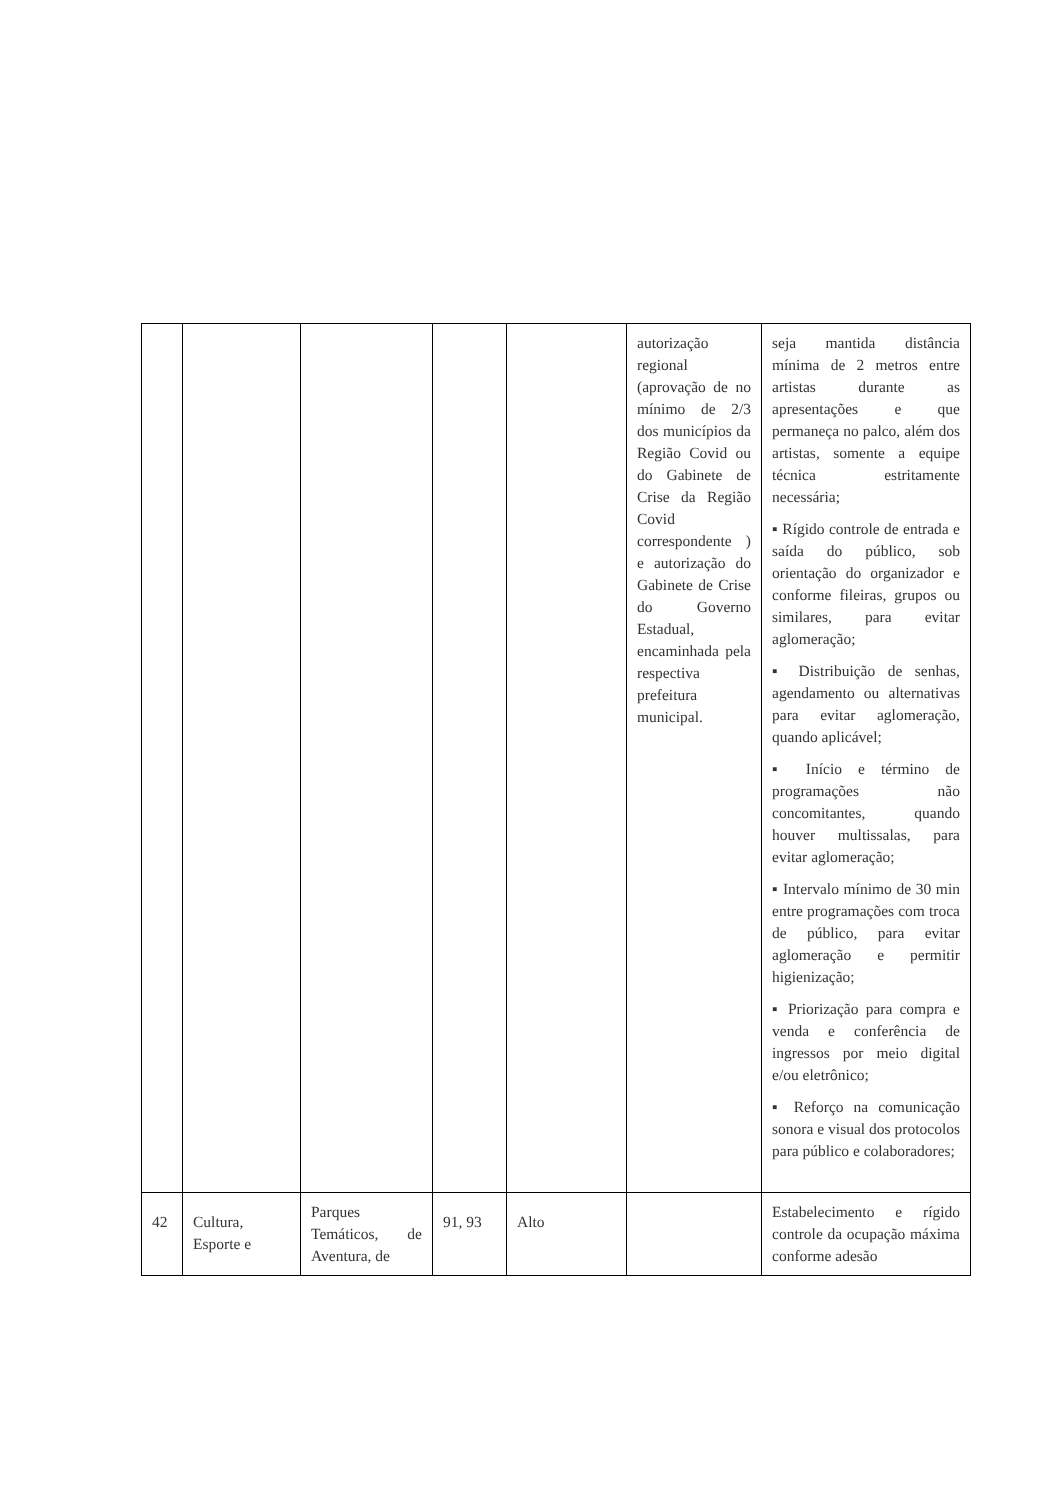| | | | | | autorização regional (aprovação de no mínimo de 2/3 dos municípios da Região Covid ou do Gabinete de Crise da Região Covid correspondente ) e autorização do Gabinete de Crise do Governo Estadual, encaminhada pela respectiva prefeitura municipal. | seja mantida distância mínima de 2 metros entre artistas durante as apresentações e que permaneça no palco, além dos artistas, somente a equipe técnica estritamente necessária; ▪ Rígido controle de entrada e saída do público, sob orientação do organizador e conforme fileiras, grupos ou similares, para evitar aglomeração; ▪ Distribuição de senhas, agendamento ou alternativas para evitar aglomeração, quando aplicável; ▪ Início e término de programações não concomitantes, quando houver multissalas, para evitar aglomeração; ▪ Intervalo mínimo de 30 min entre programações com troca de público, para evitar aglomeração e permitir higienização; ▪ Priorização para compra e venda e conferência de ingressos por meio digital e/ou eletrônico; ▪ Reforço na comunicação sonora e visual dos protocolos para público e colaboradores; |
| 42 | Cultura, Esporte e | Parques Temáticos, de Aventura, de | 91, 93 | Alto | | Estabelecimento e rígido controle da ocupação máxima conforme adesão |